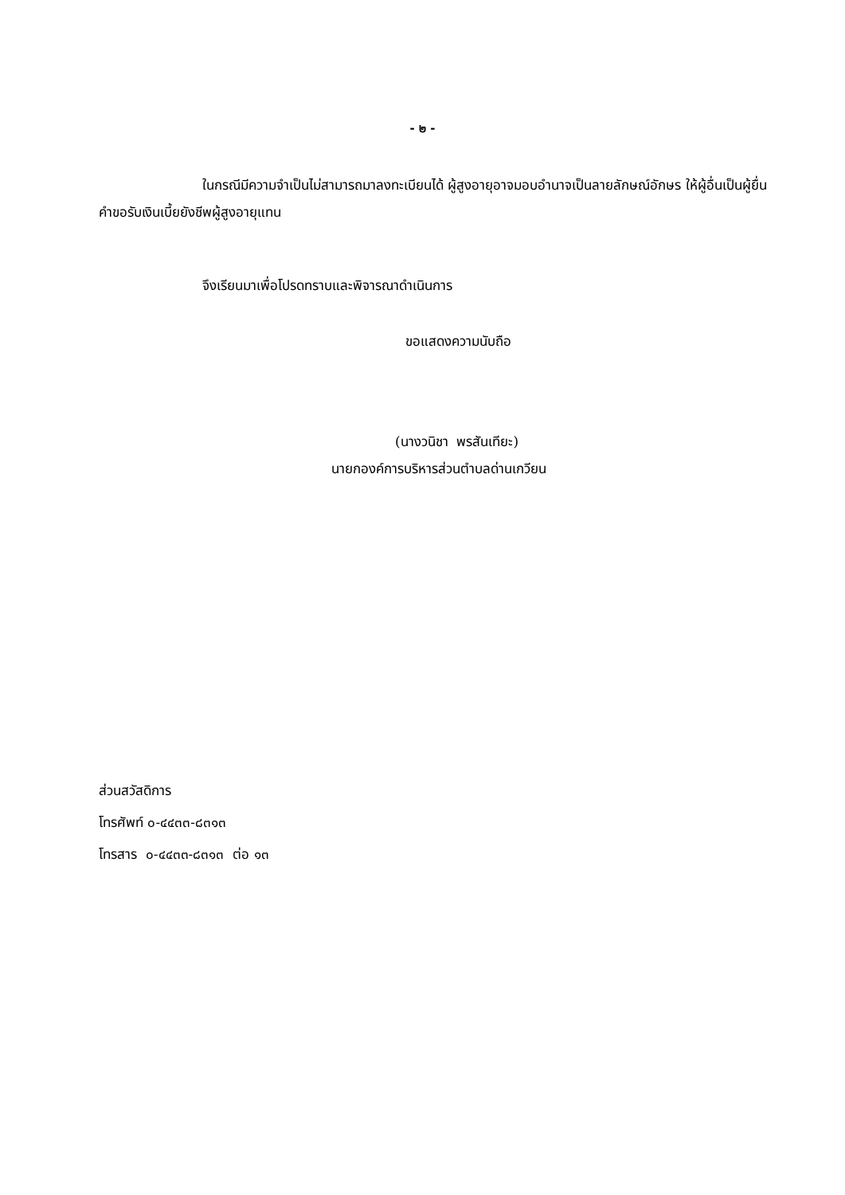- ๒ -
ในกรณีมีความจำเป็นไม่สามารถมาลงทะเบียนได้ ผู้สูงอายุอาจมอบอำนาจเป็นลายลักษณ์อักษร ให้ผู้อื่นเป็นผู้ยื่นคำขอรับเงินเบี้ยยังชีพผู้สูงอายุแทน
จึงเรียนมาเพื่อโปรดทราบและพิจารณาดำเนินการ
ขอแสดงความนับถือ
(นางวนิชา พรสันเทียะ)
นายกองค์การบริหารส่วนตำบลด่านเกวียน
ส่วนสวัสดิการ
โทรศัพท์ ๐-๔๔๓๓-๘๓๑๓
โทรสาร ๐-๔๔๓๓-๘๓๑๓ ต่อ ๑๓